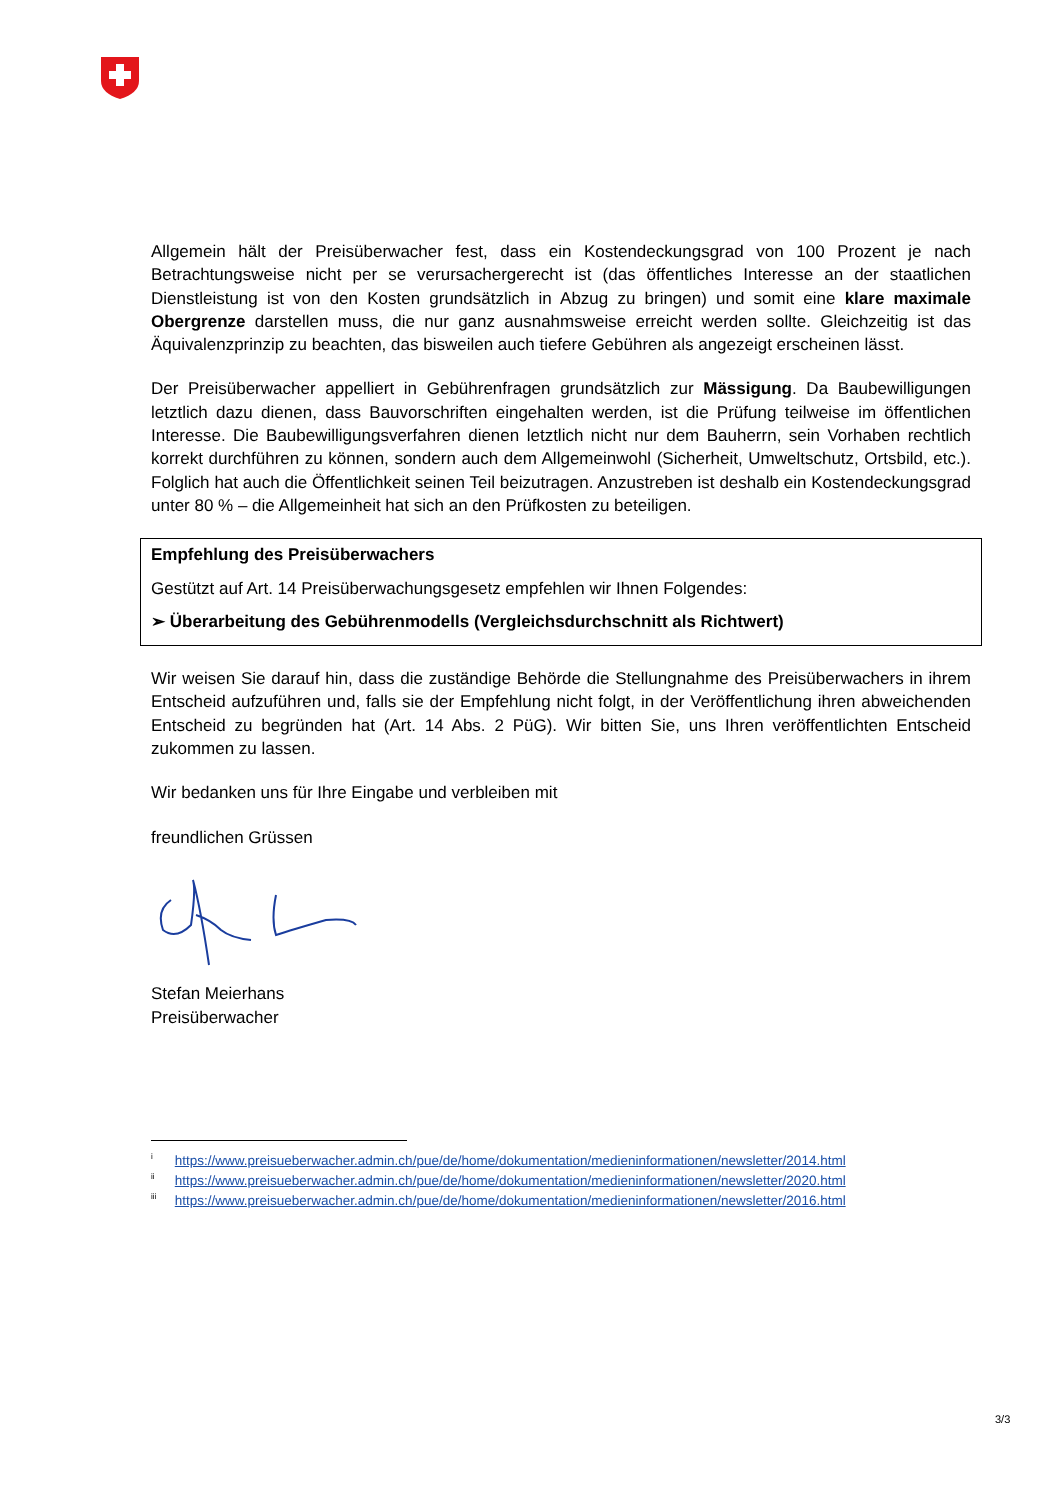Allgemein hält der Preisüberwacher fest, dass ein Kostendeckungsgrad von 100 Prozent je nach Betrachtungsweise nicht per se verursachergerecht ist (das öffentliches Interesse an der staatlichen Dienstleistung ist von den Kosten grundsätzlich in Abzug zu bringen) und somit eine klare maximale Obergrenze darstellen muss, die nur ganz ausnahmsweise erreicht werden sollte. Gleichzeitig ist das Äquivalenzprinzip zu beachten, das bisweilen auch tiefere Gebühren als angezeigt erscheinen lässt.
Der Preisüberwacher appelliert in Gebührenfragen grundsätzlich zur Mässigung. Da Baubewilligungen letztlich dazu dienen, dass Bauvorschriften eingehalten werden, ist die Prüfung teilweise im öffentlichen Interesse. Die Baubewilligungsverfahren dienen letztlich nicht nur dem Bauherrn, sein Vorhaben rechtlich korrekt durchführen zu können, sondern auch dem Allgemeinwohl (Sicherheit, Umweltschutz, Ortsbild, etc.). Folglich hat auch die Öffentlichkeit seinen Teil beizutragen. Anzustreben ist deshalb ein Kostendeckungsgrad unter 80 % – die Allgemeinheit hat sich an den Prüfkosten zu beteiligen.
Empfehlung des Preisüberwachers
Gestützt auf Art. 14 Preisüberwachungsgesetz empfehlen wir Ihnen Folgendes:
➢ Überarbeitung des Gebührenmodells (Vergleichsdurchschnitt als Richtwert)
Wir weisen Sie darauf hin, dass die zuständige Behörde die Stellungnahme des Preisüberwachers in ihrem Entscheid aufzuführen und, falls sie der Empfehlung nicht folgt, in der Veröffentlichung ihren abweichenden Entscheid zu begründen hat (Art. 14 Abs. 2 PüG). Wir bitten Sie, uns Ihren veröffentlichten Entscheid zukommen zu lassen.
Wir bedanken uns für Ihre Eingabe und verbleiben mit
freundlichen Grüssen
Stefan Meierhans
Preisüberwacher
<sup>i</sup> https://www.preisueberwacher.admin.ch/pue/de/home/dokumentation/medieninformationen/newsletter/2014.html
<sup>ii</sup> https://www.preisueberwacher.admin.ch/pue/de/home/dokumentation/medieninformationen/newsletter/2020.html
<sup>iii</sup> https://www.preisueberwacher.admin.ch/pue/de/home/dokumentation/medieninformationen/newsletter/2016.html
3/3